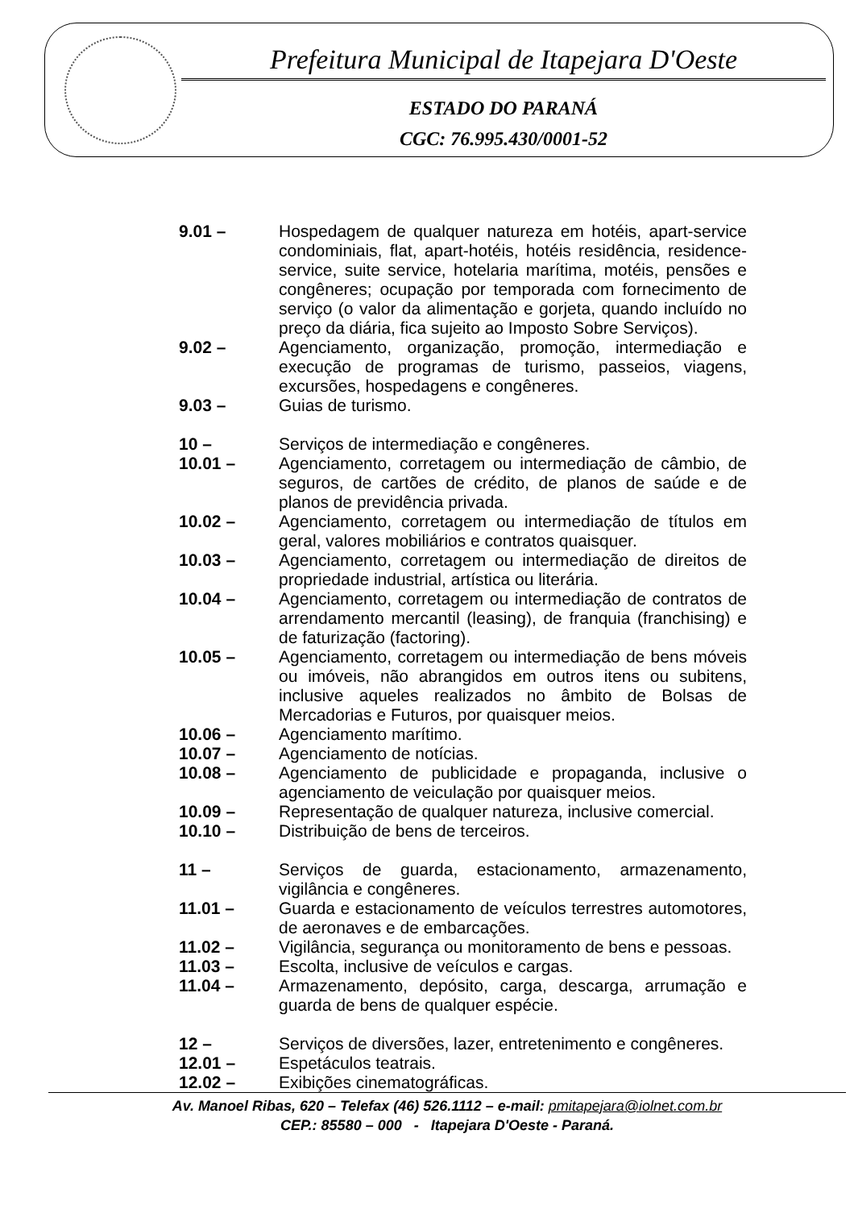Prefeitura Municipal de Itapejara D'Oeste
ESTADO DO PARANÁ
CGC: 76.995.430/0001-52
9.01 – Hospedagem de qualquer natureza em hotéis, apart-service condominiais, flat, apart-hotéis, hotéis residência, residence-service, suite service, hotelaria marítima, motéis, pensões e congêneres; ocupação por temporada com fornecimento de serviço (o valor da alimentação e gorjeta, quando incluído no preço da diária, fica sujeito ao Imposto Sobre Serviços).
9.02 – Agenciamento, organização, promoção, intermediação e execução de programas de turismo, passeios, viagens, excursões, hospedagens e congêneres.
9.03 – Guias de turismo.
10 – Serviços de intermediação e congêneres.
10.01 – Agenciamento, corretagem ou intermediação de câmbio, de seguros, de cartões de crédito, de planos de saúde e de planos de previdência privada.
10.02 – Agenciamento, corretagem ou intermediação de títulos em geral, valores mobiliários e contratos quaisquer.
10.03 – Agenciamento, corretagem ou intermediação de direitos de propriedade industrial, artística ou literária.
10.04 – Agenciamento, corretagem ou intermediação de contratos de arrendamento mercantil (leasing), de franquia (franchising) e de faturização (factoring).
10.05 – Agenciamento, corretagem ou intermediação de bens móveis ou imóveis, não abrangidos em outros itens ou subitens, inclusive aqueles realizados no âmbito de Bolsas de Mercadorias e Futuros, por quaisquer meios.
10.06 – Agenciamento marítimo.
10.07 – Agenciamento de notícias.
10.08 – Agenciamento de publicidade e propaganda, inclusive o agenciamento de veiculação por quaisquer meios.
10.09 – Representação de qualquer natureza, inclusive comercial.
10.10 – Distribuição de bens de terceiros.
11 – Serviços de guarda, estacionamento, armazenamento, vigilância e congêneres.
11.01 – Guarda e estacionamento de veículos terrestres automotores, de aeronaves e de embarcações.
11.02 – Vigilância, segurança ou monitoramento de bens e pessoas.
11.03 – Escolta, inclusive de veículos e cargas.
11.04 – Armazenamento, depósito, carga, descarga, arrumação e guarda de bens de qualquer espécie.
12 – Serviços de diversões, lazer, entretenimento e congêneres.
12.01 – Espetáculos teatrais.
12.02 – Exibições cinematográficas.
Av. Manoel Ribas, 620 – Telefax (46) 526.1112 – e-mail: pmitapejara@iolnet.com.br
CEP.: 85580 – 000 - Itapejara D'Oeste - Paraná.